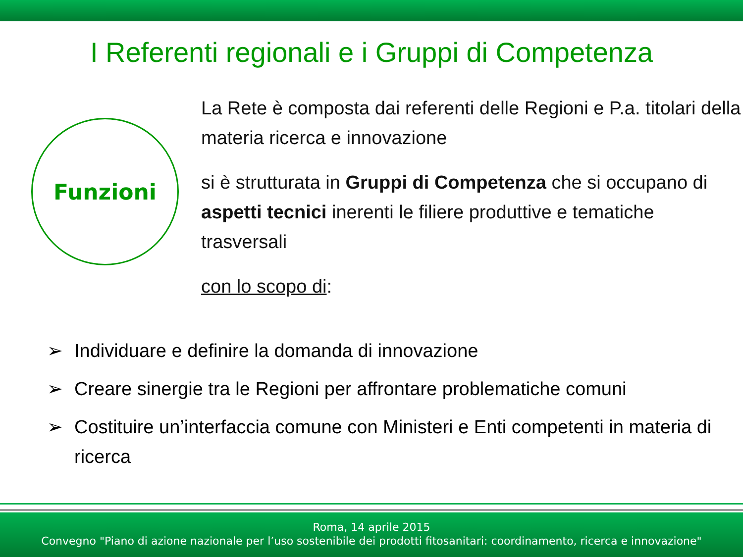I Referenti regionali e i Gruppi di Competenza
Funzioni
La Rete è composta dai referenti delle Regioni e P.a. titolari della materia ricerca e innovazione
si è strutturata in Gruppi di Competenza che si occupano di aspetti tecnici inerenti le filiere produttive e tematiche trasversali
con lo scopo di:
➢ Individuare e definire la domanda di innovazione
➢ Creare sinergie tra le Regioni per affrontare problematiche comuni
➢ Costituire un’interfaccia comune con Ministeri e Enti competenti in materia di ricerca
Roma, 14 aprile 2015
Convegno "Piano di azione nazionale per l’uso sostenibile dei prodotti fitosanitari: coordinamento, ricerca e innovazione"